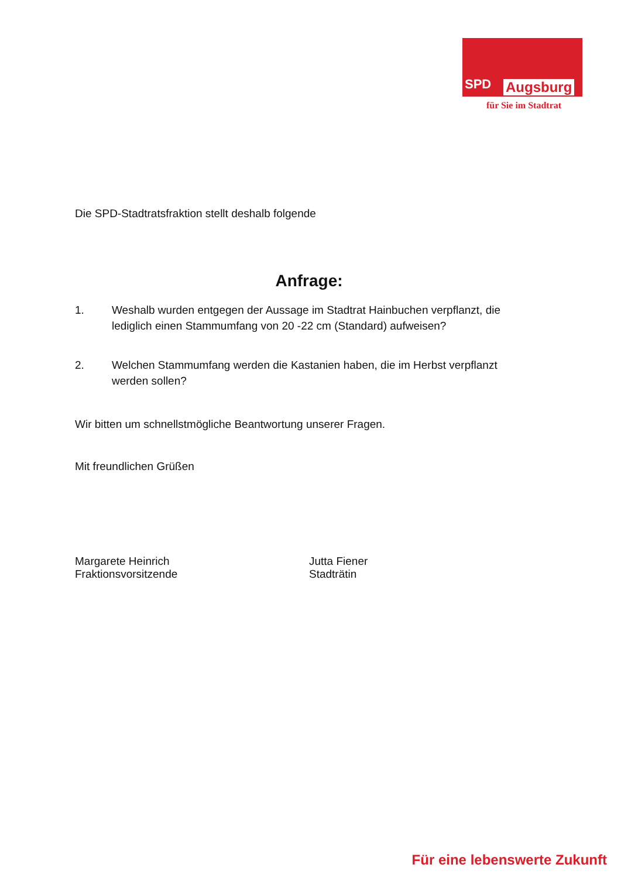SPD Augsburg
für Sie im Stadtrat
Die SPD-Stadtratsfraktion stellt deshalb folgende
Anfrage:
1. Weshalb wurden entgegen der Aussage im Stadtrat Hainbuchen verpflanzt, die lediglich einen Stammumfang von 20 -22 cm (Standard) aufweisen?
2. Welchen Stammumfang werden die Kastanien haben, die im Herbst verpflanzt werden sollen?
Wir bitten um schnellstmögliche Beantwortung unserer Fragen.
Mit freundlichen Grüßen
Margarete Heinrich
Fraktionsvorsitzende
Jutta Fiener
Stadträtin
Für eine lebenswerte Zukunft